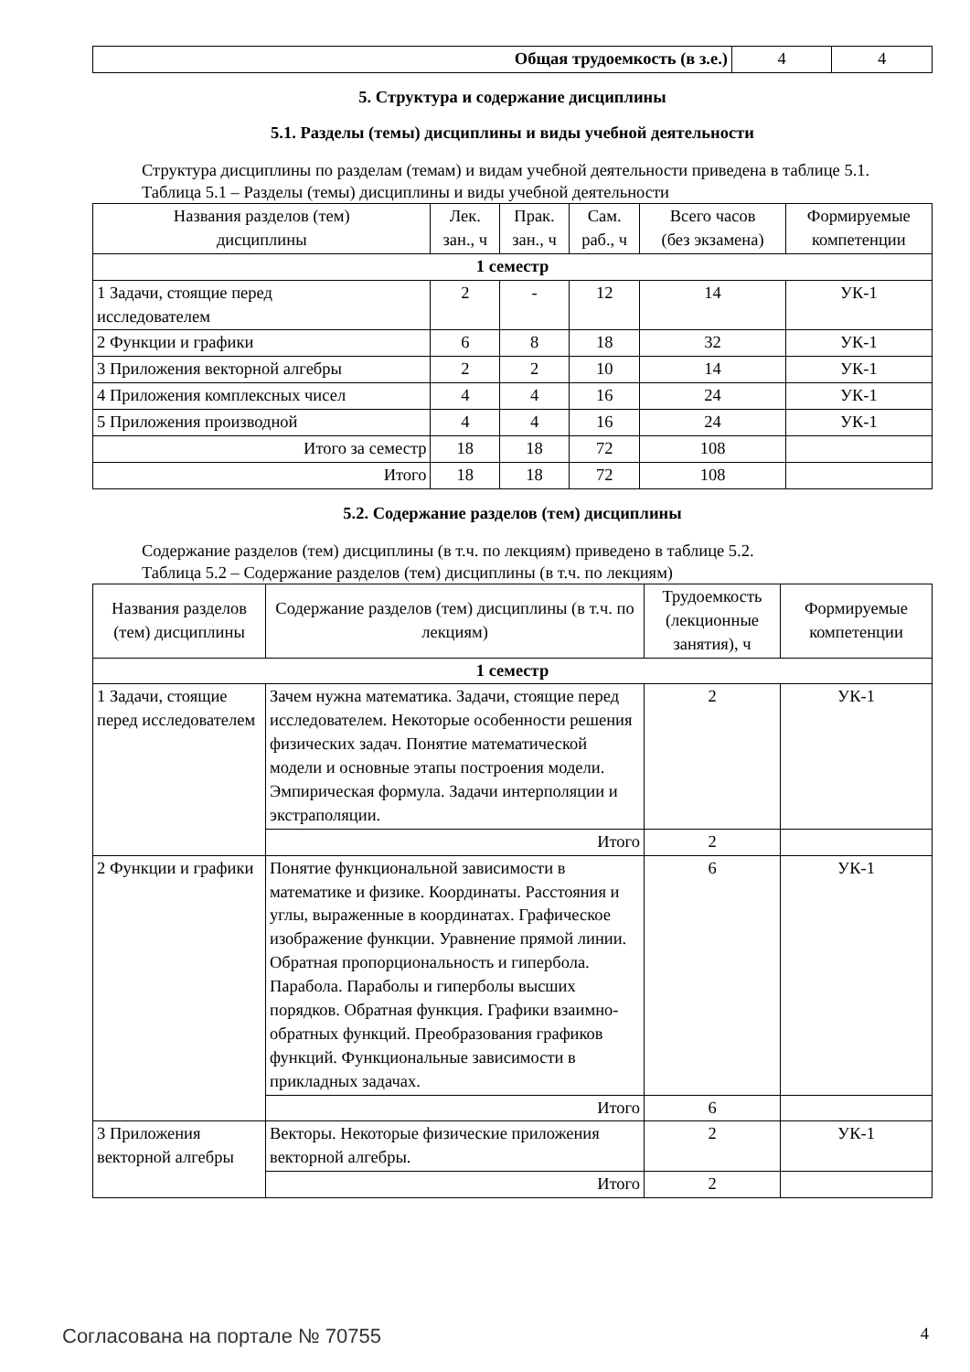| Общая трудоемкость (в з.е.) | 4 | 4 |
5. Структура и содержание дисциплины
5.1. Разделы (темы) дисциплины и виды учебной деятельности
Структура дисциплины по разделам (темам) и видам учебной деятельности приведена в таблице 5.1.
Таблица 5.1 – Разделы (темы) дисциплины и виды учебной деятельности
| Названия разделов (тем) дисциплины | Лек. зан., ч | Прак. зан., ч | Сам. раб., ч | Всего часов (без экзамена) | Формируемые компетенции |
| --- | --- | --- | --- | --- | --- |
| 1 семестр | | | | | |
| 1 Задачи, стоящие перед исследователем | 2 | - | 12 | 14 | УК-1 |
| 2 Функции и графики | 6 | 8 | 18 | 32 | УК-1 |
| 3 Приложения векторной алгебры | 2 | 2 | 10 | 14 | УК-1 |
| 4 Приложения комплексных чисел | 4 | 4 | 16 | 24 | УК-1 |
| 5 Приложения производной | 4 | 4 | 16 | 24 | УК-1 |
| Итого за семестр | 18 | 18 | 72 | 108 | |
| Итого | 18 | 18 | 72 | 108 | |
5.2. Содержание разделов (тем) дисциплины
Содержание разделов (тем) дисциплины (в т.ч. по лекциям) приведено в таблице 5.2.
Таблица 5.2 – Содержание разделов (тем) дисциплины (в т.ч. по лекциям)
| Названия разделов (тем) дисциплины | Содержание разделов (тем) дисциплины (в т.ч. по лекциям) | Трудоемкость (лекционные занятия), ч | Формируемые компетенции |
| --- | --- | --- | --- |
| 1 семестр | | | |
| 1 Задачи, стоящие перед исследователем | Зачем нужна математика. Задачи, стоящие перед исследователем. Некоторые особенности решения физических задач. Понятие математической модели и основные этапы построения модели. Эмпирическая формула. Задачи интерполяции и экстраполяции. | 2 | УК-1 |
| | Итого | 2 | |
| 2 Функции и графики | Понятие функциональной зависимости в математике и физике. Координаты. Расстояния и углы, выраженные в координатах. Графическое изображение функции. Уравнение прямой линии. Обратная пропорциональность и гипербола. Парабола. Параболы и гиперболы высших порядков. Обратная функция. Графики взаимно-обратных функций. Преобразования графиков функций. Функциональные зависимости в прикладных задачах. | 6 | УК-1 |
| | Итого | 6 | |
| 3 Приложения векторной алгебры | Векторы. Некоторые физические приложения векторной алгебры. | 2 | УК-1 |
| | Итого | 2 | |
Согласована на портале № 70755 4